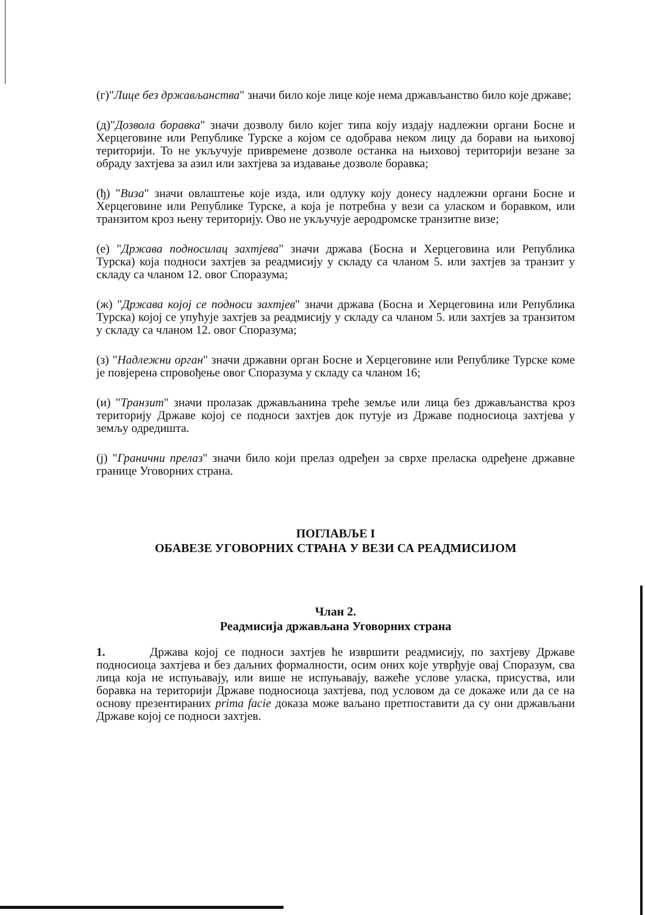(г)"Лице без држављанства" значи било које лице које нема држављанство било које државе;
(д)"Дозвола боравка" значи дозволу било којег типа коју издају надлежни органи Босне и Херцеговине или Републике Турске а којом се одобрава неком лицу да борави на њиховој територији. То не укључује привремене дозволе останка на њиховој територији везане за обраду захтјева за азил или захтјева за издавање дозволе боравка;
(ђ) "Виза" значи овлаштење које изда, или одлуку коју донесу надлежни органи Босне и Херцеговине или Републике Турске, а која је потребна у вези са уласком и боравком, или транзитом кроз њену територију. Ово не укључује аеродромске транзитне визе;
(е) "Држава подносилац захтјева" значи држава (Босна и Херцеговина или Република Турска) која подноси захтјев за реадмисију у складу са чланом 5. или захтјев за транзит у складу са чланом 12. овог Споразума;
(ж) "Држава којој се подноси захтјев" значи држава (Босна и Херцеговина или Република Турска) којој се упућује захтјев за реадмисију у складу са чланом 5. или захтјев за транзитом у складу са чланом 12. овог Споразума;
(з) "Надлежни орган" значи државни орган Босне и Херцеговине или Републике Турске коме је повјерена спровођење овог Споразума у складу са чланом 16;
(и) "Транзит" значи пролазак држављанина треће земље или лица без држављанства кроз територију Државе којој се подноси захтјев док путује из Државе подносиоца захтјева у земљу одредишта.
(ј) "Гранични прелаз" значи било који прелаз одређен за сврхе преласка одређене државне границе Уговорних страна.
ПОГЛАВЉЕ I
ОБАВЕЗЕ УГОВОРНИХ СТРАНА У ВЕЗИ СА РЕАДМИСИЈОМ
Члан 2.
Реадмисија држављана Уговорних страна
1. Држава којој се подноси захтјев ће извршити реадмисију, по захтјеву Државе подносиоца захтјева и без даљних формалности, осим оних које утврђује овај Споразум, сва лица која не испуњавају, или више не испуњавају, важеће услове уласка, присуства, или боравка на територији Државе подносиоца захтјева, под условом да се докаже или да се на основу презентираних prima facie доказа може ваљано претпоставити да су они држављани Државе којој се подноси захтјев.